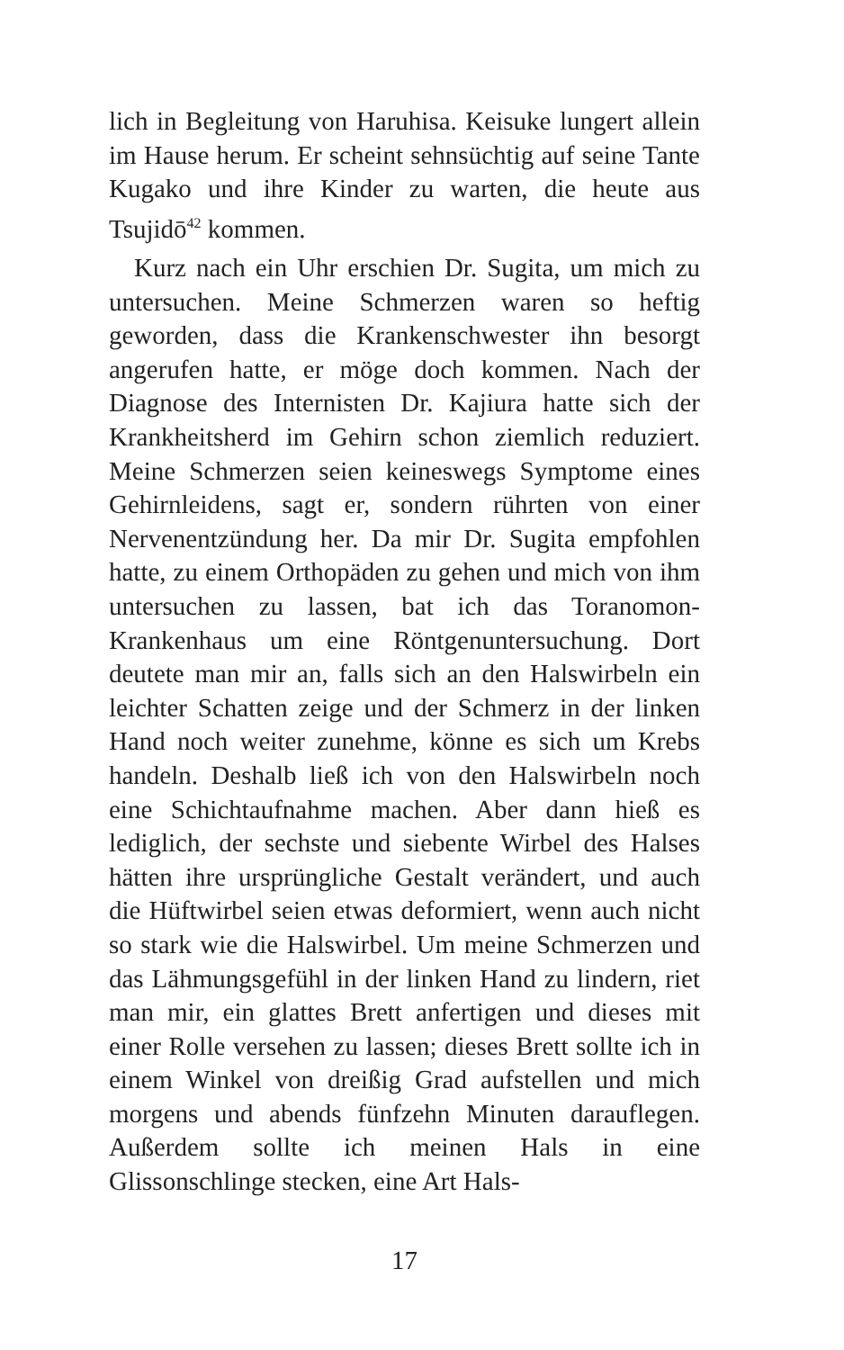lich in Begleitung von Haruhisa. Keisuke lungert allein im Hause herum. Er scheint sehnsüchtig auf seine Tante Kugako und ihre Kinder zu warten, die heute aus Tsujidō<sup>42</sup> kommen.
Kurz nach ein Uhr erschien Dr. Sugita, um mich zu untersuchen. Meine Schmerzen waren so heftig geworden, dass die Krankenschwester ihn besorgt angerufen hatte, er möge doch kommen. Nach der Diagnose des Internisten Dr. Kajiura hatte sich der Krankheitsherd im Gehirn schon ziemlich reduziert. Meine Schmerzen seien keineswegs Symptome eines Gehirnleidens, sagt er, sondern rührten von einer Nervenentzündung her. Da mir Dr. Sugita empfohlen hatte, zu einem Orthopäden zu gehen und mich von ihm untersuchen zu lassen, bat ich das Toranomon-Krankenhaus um eine Röntgenuntersuchung. Dort deutete man mir an, falls sich an den Halswirbeln ein leichter Schatten zeige und der Schmerz in der linken Hand noch weiter zunehme, könne es sich um Krebs handeln. Deshalb ließ ich von den Halswirbeln noch eine Schichtaufnahme machen. Aber dann hieß es lediglich, der sechste und siebente Wirbel des Halses hätten ihre ursprüngliche Gestalt verändert, und auch die Hüftwirbel seien etwas deformiert, wenn auch nicht so stark wie die Halswirbel. Um meine Schmerzen und das Lähmungsgefühl in der linken Hand zu lindern, riet man mir, ein glattes Brett anfertigen und dieses mit einer Rolle versehen zu lassen; dieses Brett sollte ich in einem Winkel von dreißig Grad aufstellen und mich morgens und abends fünfzehn Minuten darauflegen. Außerdem sollte ich meinen Hals in eine Glissonschlinge stecken, eine Art Hals-
17